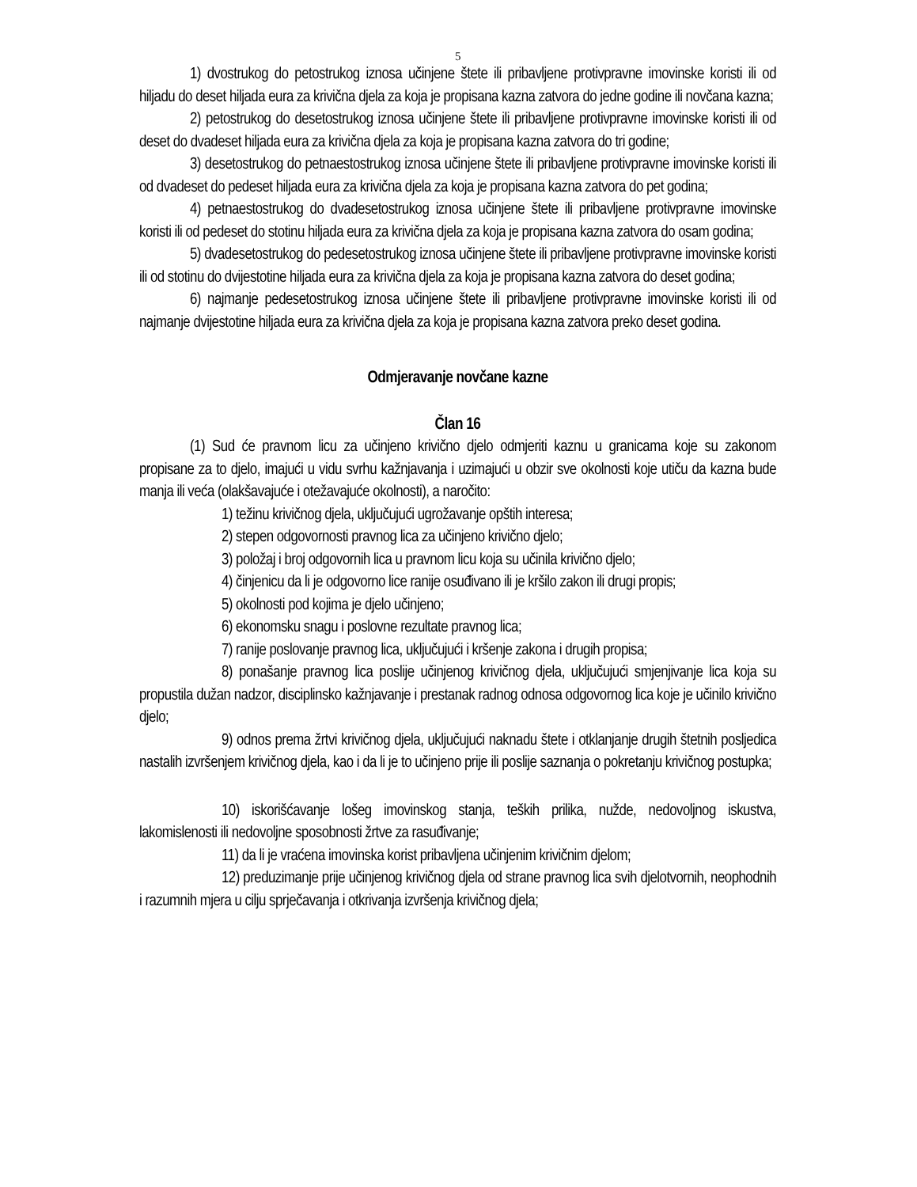5
1) dvostrukog do petostrukog iznosa učinjene štete ili pribavljene protivpravne imovinske koristi ili od hiljadu do deset hiljada eura za krivična djela za koja je propisana kazna zatvora do jedne godine ili novčana kazna;
2) petostrukog do desetostrukog iznosa učinjene štete ili pribavljene protivpravne imovinske koristi ili od deset do dvadeset hiljada eura za krivična djela za koja je propisana kazna zatvora do tri godine;
3) desetostrukog do petnaestostrukog iznosa učinjene štete ili pribavljene protivpravne imovinske koristi ili od dvadeset do pedeset hiljada eura za krivična djela za koja je propisana kazna zatvora do pet godina;
4) petnaestostrukog do dvadesetostrukog iznosa učinjene štete ili pribavljene protivpravne imovinske koristi ili od pedeset do stotinu hiljada eura za krivična djela za koja je propisana kazna zatvora do osam godina;
5) dvadesetostrukog do pedesetostrukog iznosa učinjene štete ili pribavljene protivpravne imovinske koristi ili od stotinu do dvijestotine hiljada eura za krivična djela za koja je propisana kazna zatvora do deset godina;
6) najmanje pedesetostrukog iznosa učinjene štete ili pribavljene protivpravne imovinske koristi ili od najmanje dvijestotine hiljada eura za krivična djela za koja je propisana kazna zatvora preko deset godina.
Odmjeravanje novčane kazne
Član 16
(1) Sud će pravnom licu za učinjeno krivično djelo odmjeriti kaznu u granicama koje su zakonom propisane za to djelo, imajući u vidu svrhu kažnjavanja i uzimajući u obzir sve okolnosti koje utiču da kazna bude manja ili veća (olakšavajuće i otežavajuće okolnosti), a naročito:
1) težinu krivičnog djela, uključujući ugrožavanje opštih interesa;
2) stepen odgovornosti pravnog lica za učinjeno krivično djelo;
3) položaj i broj odgovornih lica u pravnom licu koja su učinila krivično djelo;
4) činjenicu da li je odgovorno lice ranije osuđivano ili je kršilo zakon ili drugi propis;
5) okolnosti pod kojima je djelo učinjeno;
6) ekonomsku snagu i poslovne rezultate pravnog lica;
7) ranije poslovanje pravnog lica, uključujući i kršenje zakona i drugih propisa;
8) ponašanje pravnog lica poslije učinjenog krivičnog djela, uključujući smjenjivanje lica koja su propustila dužan nadzor, disciplinsko kažnjavanje i prestanak radnog odnosa odgovornog lica koje je učinilo krivično djelo;
9) odnos prema žrtvi krivičnog djela, uključujući naknadu štete i otklanjanje drugih štetnih posljedica nastalih izvršenjem krivičnog djela, kao i da li je to učinjeno prije ili poslije saznanja o pokretanju krivičnog postupka;
10) iskorišćavanje lošeg imovinskog stanja, teških prilika, nužde, nedovoljnog iskustva, lakomislenosti ili nedovoljne sposobnosti žrtve za rasuđivanje;
11) da li je vraćena imovinska korist pribavljena učinjenim krivičnim djelom;
12) preduzimanje prije učinjenog krivičnog djela od strane pravnog lica svih djelotvornih, neophodnih i razumnih mjera u cilju sprječavanja i otkrivanja izvršenja krivičnog djela;